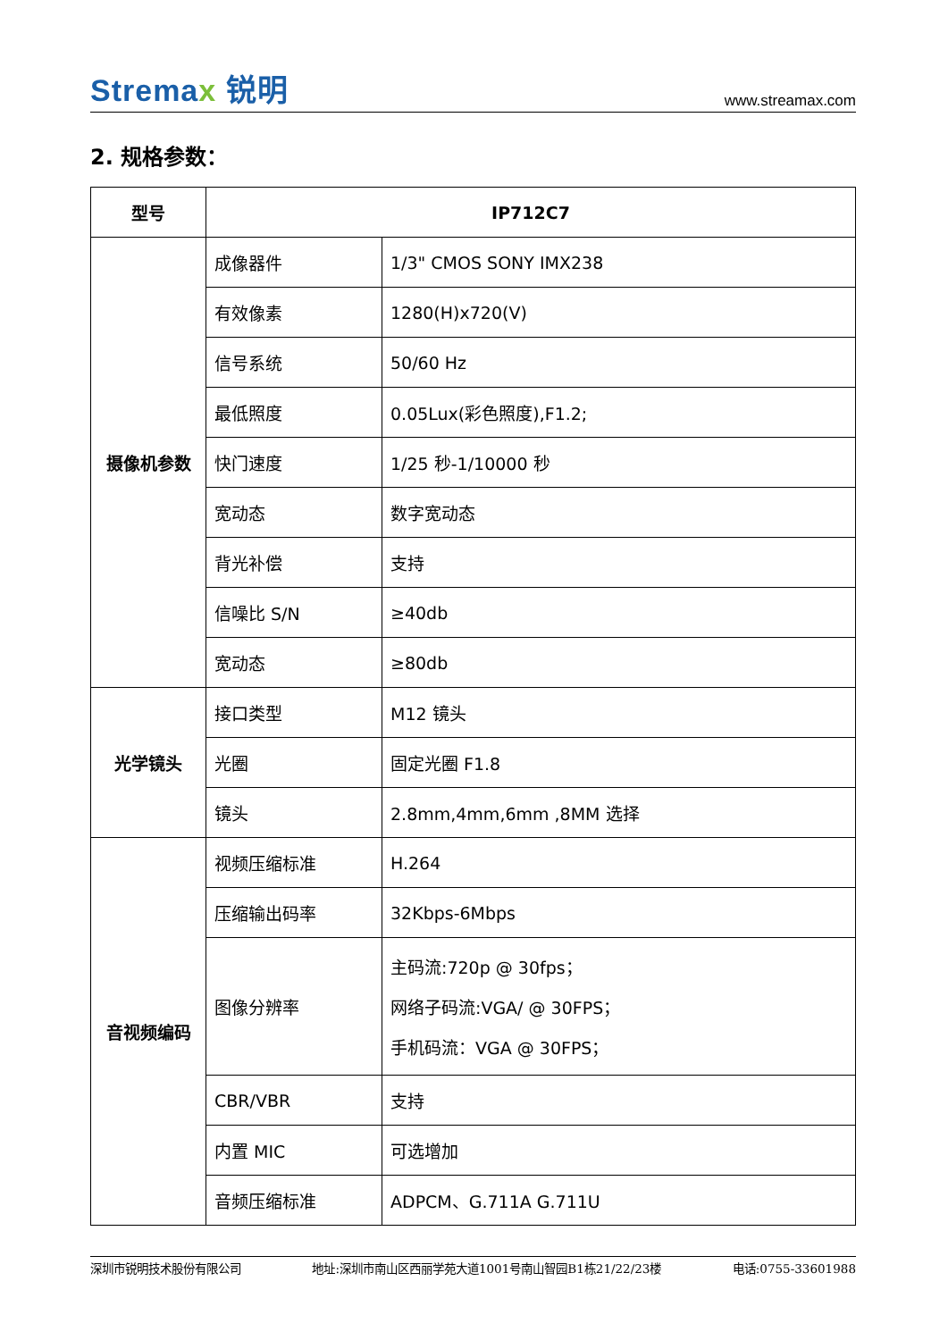Stremax 锐明
www.streamax.com
2. 规格参数：
| 型号 | IP712C7 | |
| 摄像机参数 | 成像器件 | 1/3" CMOS SONY IMX238 |
| | 有效像素 | 1280(H)x720(V) |
| | 信号系统 | 50/60 Hz |
| | 最低照度 | 0.05Lux(彩色照度),F1.2; |
| | 快门速度 | 1/25 秒-1/10000 秒 |
| | 宽动态 | 数字宽动态 |
| | 背光补偿 | 支持 |
| | 信噪比 S/N | ≥40db |
| | 宽动态 | ≥80db |
| 光学镜头 | 接口类型 | M12 镜头 |
| | 光圈 | 固定光圈 F1.8 |
| | 镜头 | 2.8mm,4mm,6mm ,8MM 选择 |
| 音视频编码 | 视频压缩标准 | H.264 |
| | 压缩输出码率 | 32Kbps-6Mbps |
| | 图像分辨率 | 主码流:720p @ 30fps； 网络子码流:VGA/ @ 30FPS； 手机码流：VGA @ 30FPS； |
| | CBR/VBR | 支持 |
| | 内置 MIC | 可选增加 |
| | 音频压缩标准 | ADPCM、G.711A G.711U |
深圳市锐明技术股份有限公司 地址:深圳市南山区西丽学苑大道1001号南山智园B1栋21/22/23楼 电话:0755-33601988